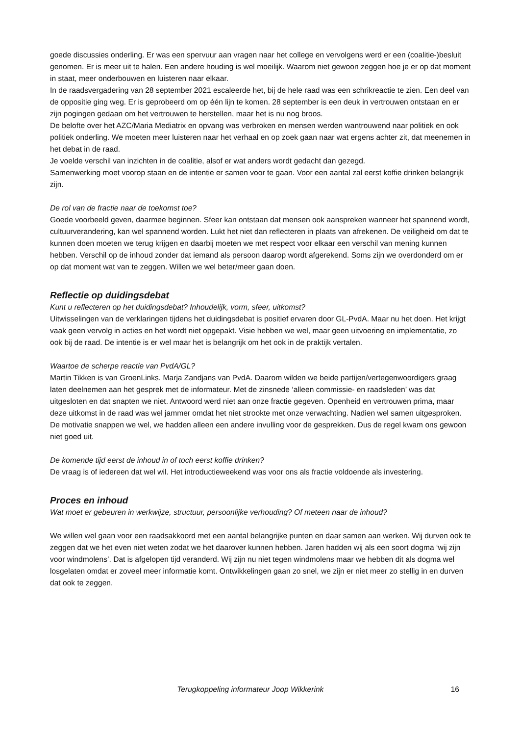goede discussies onderling. Er was een spervuur aan vragen naar het college en vervolgens werd er een (coalitie-)besluit genomen. Er is meer uit te halen. Een andere houding is wel moeilijk. Waarom niet gewoon zeggen hoe je er op dat moment in staat, meer onderbouwen en luisteren naar elkaar.
In de raadsvergadering van 28 september 2021 escaleerde het, bij de hele raad was een schrikreactie te zien. Een deel van de oppositie ging weg. Er is geprobeerd om op één lijn te komen. 28 september is een deuk in vertrouwen ontstaan en er zijn pogingen gedaan om het vertrouwen te herstellen, maar het is nu nog broos.
De belofte over het AZC/Maria Mediatrix en opvang was verbroken en mensen werden wantrouwend naar politiek en ook politiek onderling. We moeten meer luisteren naar het verhaal en op zoek gaan naar wat ergens achter zit, dat meenemen in het debat in de raad.
Je voelde verschil van inzichten in de coalitie, alsof er wat anders wordt gedacht dan gezegd.
Samenwerking moet voorop staan en de intentie er samen voor te gaan. Voor een aantal zal eerst koffie drinken belangrijk zijn.
De rol van de fractie naar de toekomst toe?
Goede voorbeeld geven, daarmee beginnen. Sfeer kan ontstaan dat mensen ook aanspreken wanneer het spannend wordt, cultuurverandering, kan wel spannend worden. Lukt het niet dan reflecteren in plaats van afrekenen. De veiligheid om dat te kunnen doen moeten we terug krijgen en daarbij moeten we met respect voor elkaar een verschil van mening kunnen hebben. Verschil op de inhoud zonder dat iemand als persoon daarop wordt afgerekend. Soms zijn we overdonderd om er op dat moment wat van te zeggen. Willen we wel beter/meer gaan doen.
Reflectie op duidingsdebat
Kunt u reflecteren op het duidingsdebat? Inhoudelijk, vorm, sfeer, uitkomst?
Uitwisselingen van de verklaringen tijdens het duidingsdebat is positief ervaren door GL-PvdA. Maar nu het doen. Het krijgt vaak geen vervolg in acties en het wordt niet opgepakt. Visie hebben we wel, maar geen uitvoering en implementatie, zo ook bij de raad. De intentie is er wel maar het is belangrijk om het ook in de praktijk vertalen.
Waartoe de scherpe reactie van PvdA/GL?
Martin Tikken is van GroenLinks. Marja Zandjans van PvdA. Daarom wilden we beide partijen/vertegenwoordigers graag laten deelnemen aan het gesprek met de informateur. Met de zinsnede ‘alleen commissie- en raadsleden’ was dat uitgesloten en dat snapten we niet. Antwoord werd niet aan onze fractie gegeven. Openheid en vertrouwen prima, maar deze uitkomst in de raad was wel jammer omdat het niet strookte met onze verwachting. Nadien wel samen uitgesproken. De motivatie snappen we wel, we hadden alleen een andere invulling voor de gesprekken. Dus de regel kwam ons gewoon niet goed uit.
De komende tijd eerst de inhoud in of toch eerst koffie drinken?
De vraag is of iedereen dat wel wil. Het introductieweekend was voor ons als fractie voldoende als investering.
Proces en inhoud
Wat moet er gebeuren in werkwijze, structuur, persoonlijke verhouding? Of meteen naar de inhoud?
We willen wel gaan voor een raadsakkoord met een aantal belangrijke punten en daar samen aan werken. Wij durven ook te zeggen dat we het even niet weten zodat we het daarover kunnen hebben. Jaren hadden wij als een soort dogma ‘wij zijn voor windmolens’. Dat is afgelopen tijd veranderd. Wij zijn nu niet tegen windmolens maar we hebben dit als dogma wel losgelaten omdat er zoveel meer informatie komt. Ontwikkelingen gaan zo snel, we zijn er niet meer zo stellig in en durven dat ook te zeggen.
Terugkoppeling informateur Joop Wikkerink 16